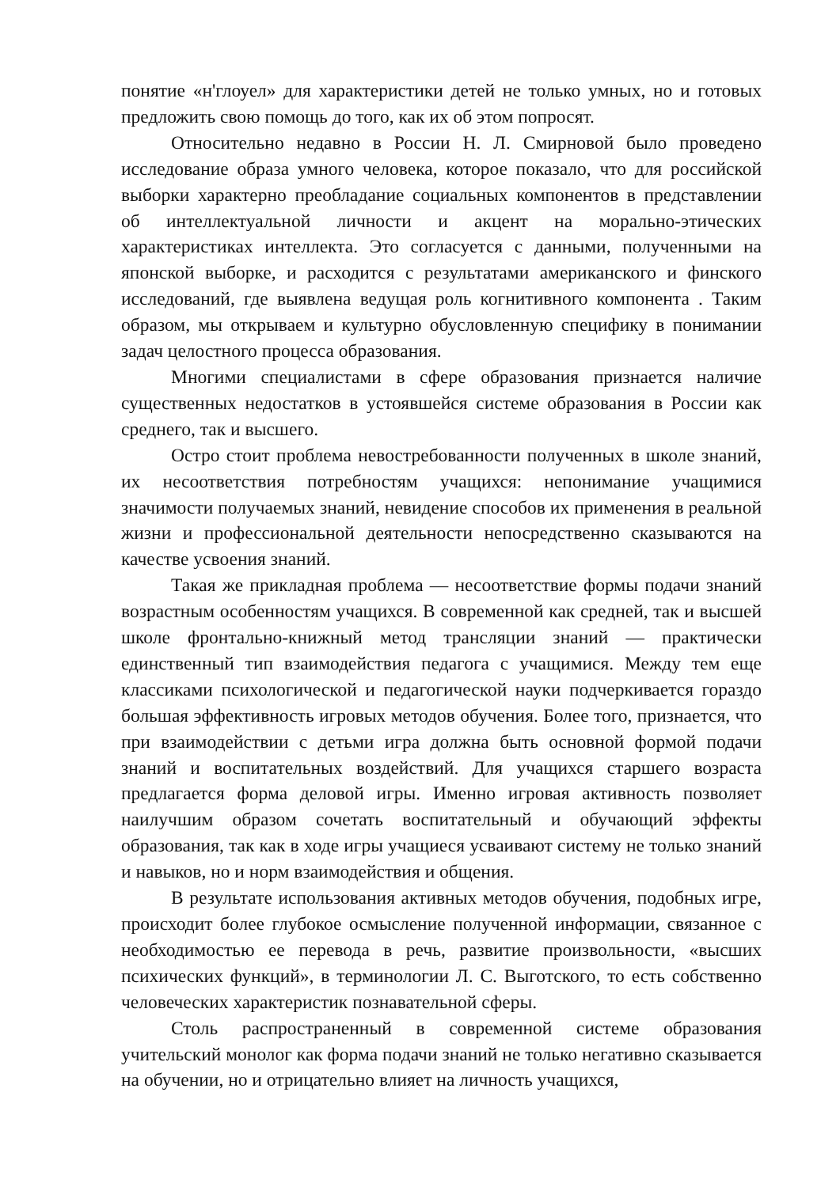понятие «н'глоуел» для характеристики детей не только умных, но и готовых предложить свою помощь до того, как их об этом попросят.
Относительно недавно в России Н. Л. Смирновой было проведено исследование образа умного человека, которое показало, что для российской выборки характерно преобладание социальных компонентов в представлении об интеллектуальной личности и акцент на морально-этических характеристиках интеллекта. Это согласуется с данными, полученными на японской выборке, и расходится с результатами американского и финского исследований, где выявлена ведущая роль когнитивного компонента . Таким образом, мы открываем и культурно обусловленную специфику в понимании задач целостного процесса образования.
Многими специалистами в сфере образования признается наличие существенных недостатков в устоявшейся системе образования в России как среднего, так и высшего.
Остро стоит проблема невостребованности полученных в школе знаний, их несоответствия потребностям учащихся: непонимание учащимися значимости получаемых знаний, невидение способов их применения в реальной жизни и профессиональной деятельности непосредственно сказываются на качестве усвоения знаний.
Такая же прикладная проблема — несоответствие формы подачи знаний возрастным особенностям учащихся. В современной как средней, так и высшей школе фронтально-книжный метод трансляции знаний — практически единственный тип взаимодействия педагога с учащимися. Между тем еще классиками психологической и педагогической науки подчеркивается гораздо большая эффективность игровых методов обучения. Более того, признается, что при взаимодействии с детьми игра должна быть основной формой подачи знаний и воспитательных воздействий. Для учащихся старшего возраста предлагается форма деловой игры. Именно игровая активность позволяет наилучшим образом сочетать воспитательный и обучающий эффекты образования, так как в ходе игры учащиеся усваивают систему не только знаний и навыков, но и норм взаимодействия и общения.
В результате использования активных методов обучения, подобных игре, происходит более глубокое осмысление полученной информации, связанное с необходимостью ее перевода в речь, развитие произвольности, «высших психических функций», в терминологии Л. С. Выготского, то есть собственно человеческих характеристик познавательной сферы.
Столь распространенный в современной системе образования учительский монолог как форма подачи знаний не только негативно сказывается на обучении, но и отрицательно влияет на личность учащихся,